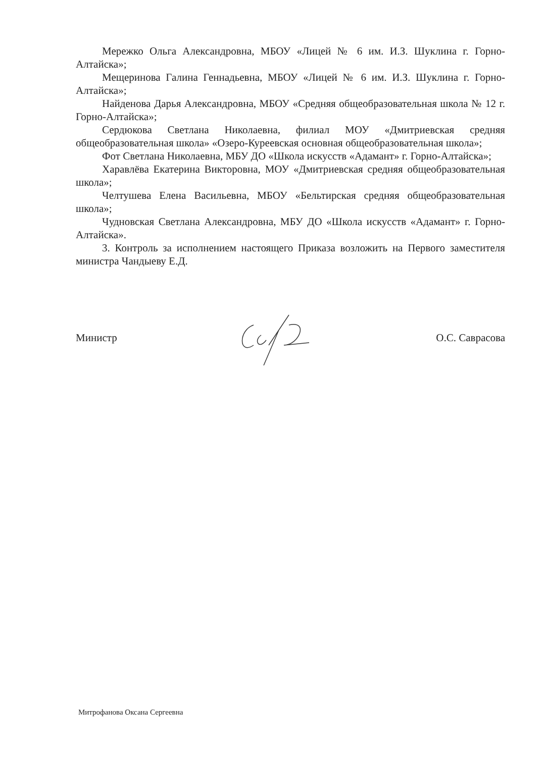Мережко Ольга Александровна, МБОУ «Лицей № 6 им. И.З. Шуклина г. Горно-Алтайска»;
Мещеринова Галина Геннадьевна, МБОУ «Лицей № 6 им. И.З. Шуклина г. Горно-Алтайска»;
Найденова Дарья Александровна, МБОУ «Средняя общеобразовательная школа № 12 г. Горно-Алтайска»;
Сердюкова Светлана Николаевна, филиал МОУ «Дмитриевская средняя общеобразовательная школа» «Озеро-Куреевская основная общеобразовательная школа»;
Фот Светлана Николаевна, МБУ ДО «Школа искусств «Адамант» г. Горно-Алтайска»;
Харавлёва Екатерина Викторовна, МОУ «Дмитриевская средняя общеобразовательная школа»;
Челтушева Елена Васильевна, МБОУ «Бельтирская средняя общеобразовательная школа»;
Чудновская Светлана Александровна, МБУ ДО «Школа искусств «Адамант» г. Горно-Алтайска».
3. Контроль за исполнением настоящего Приказа возложить на Первого заместителя министра Чандыеву Е.Д.
Министр О.С. Саврасова
Митрофанова Оксана Сергеевна